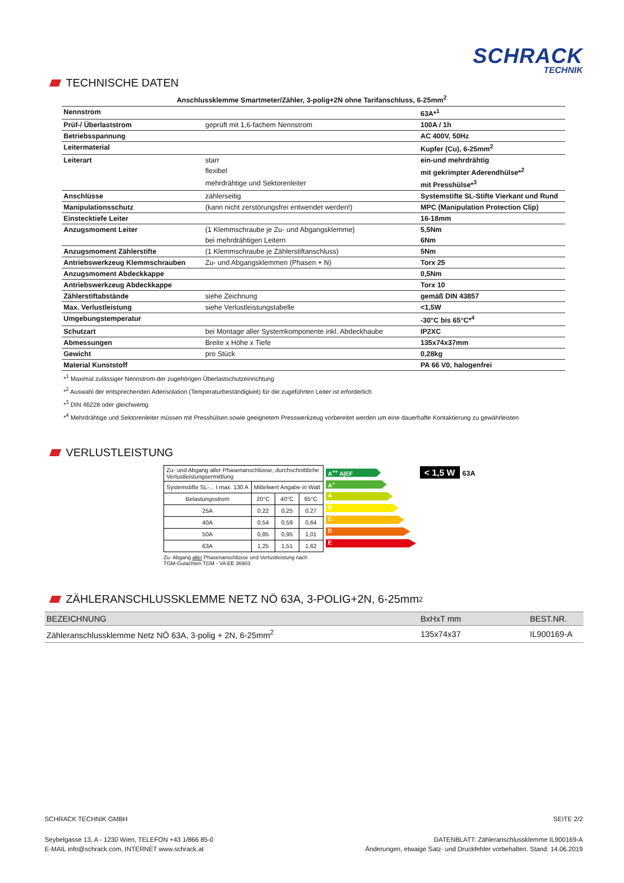SCHRACK
TECHNIK
TECHNISCHE DATEN
Anschlussklemme Smartmeter/Zähler, 3-polig+2N ohne Tarifanschluss, 6-25mm<sup>2</sup>
| Nennstrom | | 63A*<sup>1</sup> |
| Prüf-/ Überlaststrom | geprüft mit 1,6-fachem Nennstrom | 100A / 1h |
| Betriebsspannung | | AC 400V, 50Hz |
| Leitermaterial | | Kupfer (Cu), 6-25mm<sup>2</sup> |
| Leiterart | starr | ein-und mehrdrähtig |
| | flexibel | mit gekrimpter Aderendhülse*<sup>2</sup> |
| | mehrdrähtige und Sektorenleiter | mit Presshülse*<sup>3</sup> |
| Anschlüsse | zählerseitig | Systemstifte SL-Stifte Vierkant und Rund |
| Manipulationsschutz | (kann nicht zerstörungsfrei entwendet werden!) | MPC (Manipulation Protection Clip) |
| Einstecktiefe Leiter | | 16-18mm |
| Anzugsmoment Leiter | (1 Klemmschraube je Zu- und Abgangsklemme) | 5,5Nm |
| | bei mehrdrähtigen Leitern | 6Nm |
| Anzugsmoment Zählerstifte | (1 Klemmschraube je Zählerstiftanschluss) | 5Nm |
| Antriebswerkzeug Klemmschrauben | Zu- und Abgangsklemmen (Phasen + N) | Torx 25 |
| Anzugsmoment Abdeckkappe | | 0,5Nm |
| Antriebswerkzeug Abdeckkappe | | Torx 10 |
| Zählerstiftabstände | siehe Zeichnung | gemäß DIN 43857 |
| Max. Verlustleistung | siehe Verlustleistungstabelle | <1,5W |
| Umgebungstemperatur | | -30°C bis 65°C*<sup>4</sup> |
| Schutzart | bei Montage aller Systemkomponente inkl. Abdeckhaube | IP2XC |
| Abmessungen | Breite x Höhe x Tiefe | 135x74x37mm |
| Gewicht | pro Stück | 0,28kg |
| Material Kunststoff | | PA 66 V0, halogenfrei |
*<sup>1</sup> Maximal zulässiger Nennstrom der zugehörigen Überlastschutzeinrichtung
*<sup>2</sup> Auswahl der entsprechenden Aderisolation (Temperaturbeständigkeit) für die zugeführten Leiter ist erforderlich
*<sup>3</sup> DIN 46228 oder gleichwertig
*<sup>4</sup> Mehrdrähtige und Sektorenleiter müssen mit Presshülsen sowie geeignetem Presswerkzeug vorbereitet werden um eine dauerhafte Kontaktierung zu gewährleisten
VERLUSTLEISTUNG
| Zu- und Abgang aller Phasenanschlüsse, durchschnittliche Verlustleistungsermittlung | | | |
| Systemstifte SL-... I max. 130 A | Mittelwert Angabe in Watt | | |
| Belastungsstrom | 20°C | 40°C | 65°C |
| 25A | 0,22 | 0,25 | 0,27 |
| 40A | 0,54 | 0,59 | 0,64 |
| 50A | 0,85 | 0,95 | 1,01 |
| 63A | 1,25 | 1,51 | 1,62 |
Zu- Abgang aller Phasenanschlüsse und Verlustleistung nach
TGM-Gutachten TGM - VA EE 36903
A<sup>++</sup> A|EF
A<sup>+</sup>
A
B
C
D
E
< 1,5 W 63A
ZÄHLERANSCHLUSSKLEMME NETZ NÖ 63A, 3-POLIG+2N, 6-25mm<sup>2</sup>
| BEZEICHNUNG | BxHxT mm | BEST.NR. |
| --- | --- | --- |
| Zähleranschlussklemme Netz NÖ 63A, 3-polig + 2N, 6-25mm<sup>2</sup> | 135x74x37 | IL900169-A |
SCHRACK TECHNIK GMBH SEITE 2/2
Seybelgasse 13, A - 1230 Wien, TELEFON +43 1/866 85-0
E-MAIL info@schrack.com, INTERNET www.schrack.at DATENBLATT: Zähleranschlussklemme IL900169-A
Änderungen, etwaige Satz- und Druckfehler vorbehalten. Stand: 14.06.2019